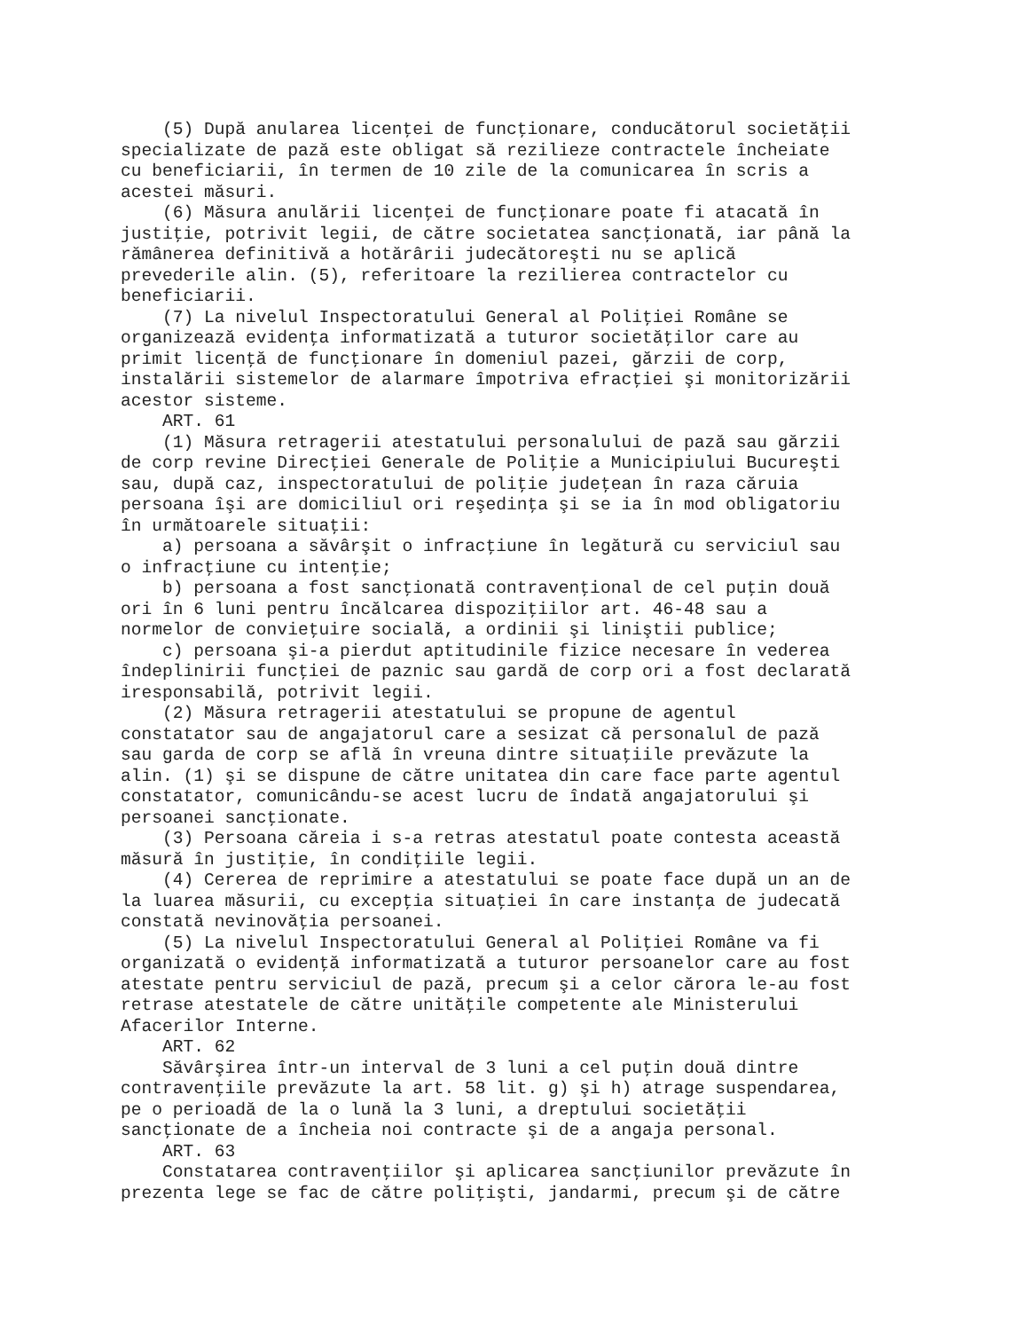(5) După anularea licenţei de funcţionare, conducătorul societăţii
specializate de pază este obligat să rezilieze contractele încheiate
cu beneficiarii, în termen de 10 zile de la comunicarea în scris a
acestei măsuri.
    (6) Măsura anulării licenţei de funcţionare poate fi atacată în
justiţie, potrivit legii, de către societatea sancţionată, iar până la
rămânerea definitivă a hotărârii judecătoreşti nu se aplică
prevederile alin. (5), referitoare la rezilierea contractelor cu
beneficiarii.
    (7) La nivelul Inspectoratului General al Poliţiei Române se
organizează evidenţa informatizată a tuturor societăţilor care au
primit licenţă de funcţionare în domeniul pazei, gărzii de corp,
instalării sistemelor de alarmare împotriva efracţiei şi monitorizării
acestor sisteme.
    ART. 61
    (1) Măsura retragerii atestatului personalului de pază sau gărzii
de corp revine Direcţiei Generale de Poliţie a Municipiului Bucureşti
sau, după caz, inspectoratului de poliţie judeţean în raza căruia
persoana îşi are domiciliul ori reşedinţa şi se ia în mod obligatoriu
în următoarele situaţii:
    a) persoana a săvârşit o infracţiune în legătură cu serviciul sau
o infracţiune cu intenţie;
    b) persoana a fost sancţionată contravenţional de cel puţin două
ori în 6 luni pentru încălcarea dispoziţiilor art. 46-48 sau a
normelor de convieţuire socială, a ordinii şi liniştii publice;
    c) persoana şi-a pierdut aptitudinile fizice necesare în vederea
îndeplinirii funcţiei de paznic sau gardă de corp ori a fost declarată
iresponsabilă, potrivit legii.
    (2) Măsura retragerii atestatului se propune de agentul
constatator sau de angajatorul care a sesizat că personalul de pază
sau garda de corp se află în vreuna dintre situaţiile prevăzute la
alin. (1) şi se dispune de către unitatea din care face parte agentul
constatator, comunicându-se acest lucru de îndată angajatorului şi
persoanei sancţionate.
    (3) Persoana căreia i s-a retras atestatul poate contesta această
măsură în justiţie, în condiţiile legii.
    (4) Cererea de reprimire a atestatului se poate face după un an de
la luarea măsurii, cu excepţia situaţiei în care instanţa de judecată
constată nevinovăţia persoanei.
    (5) La nivelul Inspectoratului General al Poliţiei Române va fi
organizată o evidenţă informatizată a tuturor persoanelor care au fost
atestate pentru serviciul de pază, precum şi a celor cărora le-au fost
retrase atestatele de către unităţile competente ale Ministerului
Afacerilor Interne.
    ART. 62
    Săvârşirea într-un interval de 3 luni a cel puţin două dintre
contravenţiile prevăzute la art. 58 lit. g) şi h) atrage suspendarea,
pe o perioadă de la o lună la 3 luni, a dreptului societăţii
sancţionate de a încheia noi contracte şi de a angaja personal.
    ART. 63
    Constatarea contravenţiilor şi aplicarea sancţiunilor prevăzute în
prezenta lege se fac de către poliţişti, jandarmi, precum şi de către